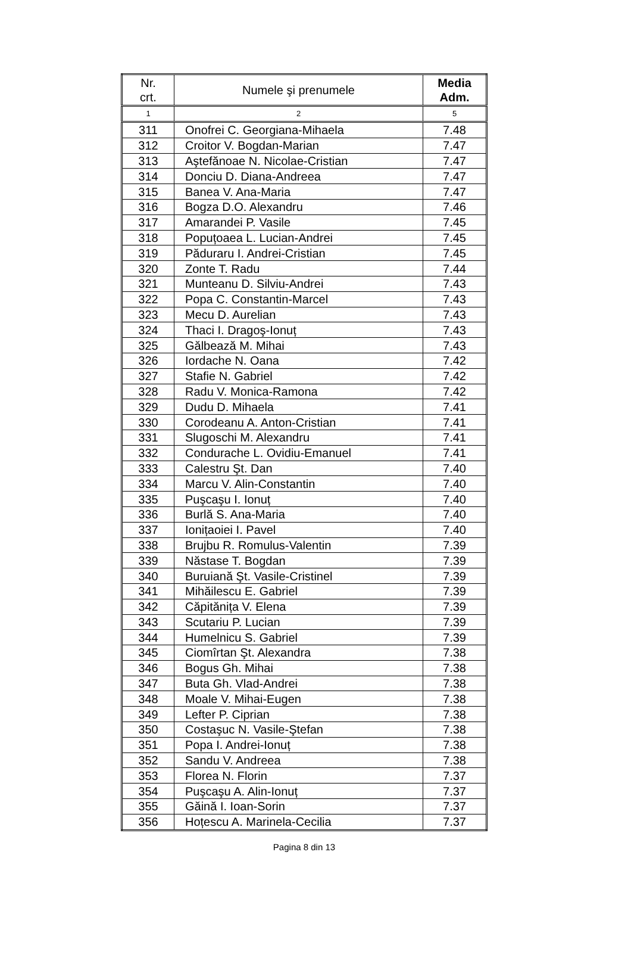| Nr. crt. | Numele şi prenumele | Media Adm. |
| --- | --- | --- |
| 1 | 2 | 5 |
| 311 | Onofrei C. Georgiana-Mihaela | 7.48 |
| 312 | Croitor V. Bogdan-Marian | 7.47 |
| 313 | Aştefănoae N. Nicolae-Cristian | 7.47 |
| 314 | Donciu D. Diana-Andreea | 7.47 |
| 315 | Banea V. Ana-Maria | 7.47 |
| 316 | Bogza D.O. Alexandru | 7.46 |
| 317 | Amarandei P. Vasile | 7.45 |
| 318 | Popuțoaea L. Lucian-Andrei | 7.45 |
| 319 | Păduraru I. Andrei-Cristian | 7.45 |
| 320 | Zonte T. Radu | 7.44 |
| 321 | Munteanu D. Silviu-Andrei | 7.43 |
| 322 | Popa C. Constantin-Marcel | 7.43 |
| 323 | Mecu D. Aurelian | 7.43 |
| 324 | Thaci I. Dragoş-Ionuț | 7.43 |
| 325 | Gălbează M. Mihai | 7.43 |
| 326 | Iordache N. Oana | 7.42 |
| 327 | Stafie N. Gabriel | 7.42 |
| 328 | Radu V. Monica-Ramona | 7.42 |
| 329 | Dudu D. Mihaela | 7.41 |
| 330 | Corodeanu A. Anton-Cristian | 7.41 |
| 331 | Slugoschi M. Alexandru | 7.41 |
| 332 | Condurache L. Ovidiu-Emanuel | 7.41 |
| 333 | Calestru Şt. Dan | 7.40 |
| 334 | Marcu V. Alin-Constantin | 7.40 |
| 335 | Puşcaşu I. Ionuț | 7.40 |
| 336 | Burlă S. Ana-Maria | 7.40 |
| 337 | Ionițaoiei I. Pavel | 7.40 |
| 338 | Brujbu R. Romulus-Valentin | 7.39 |
| 339 | Năstase T. Bogdan | 7.39 |
| 340 | Buruiană Şt. Vasile-Cristinel | 7.39 |
| 341 | Mihăilescu E. Gabriel | 7.39 |
| 342 | Căpitănița V. Elena | 7.39 |
| 343 | Scutariu P. Lucian | 7.39 |
| 344 | Humelnicu S. Gabriel | 7.39 |
| 345 | Ciomîrtan Şt. Alexandra | 7.38 |
| 346 | Bogus Gh. Mihai | 7.38 |
| 347 | Buta Gh. Vlad-Andrei | 7.38 |
| 348 | Moale V. Mihai-Eugen | 7.38 |
| 349 | Lefter P. Ciprian | 7.38 |
| 350 | Costaşuc N. Vasile-Ştefan | 7.38 |
| 351 | Popa I. Andrei-Ionuț | 7.38 |
| 352 | Sandu V. Andreea | 7.38 |
| 353 | Florea N. Florin | 7.37 |
| 354 | Puşcaşu A. Alin-Ionuț | 7.37 |
| 355 | Găină I. Ioan-Sorin | 7.37 |
| 356 | Hoțescu A. Marinela-Cecilia | 7.37 |
Pagina 8 din 13